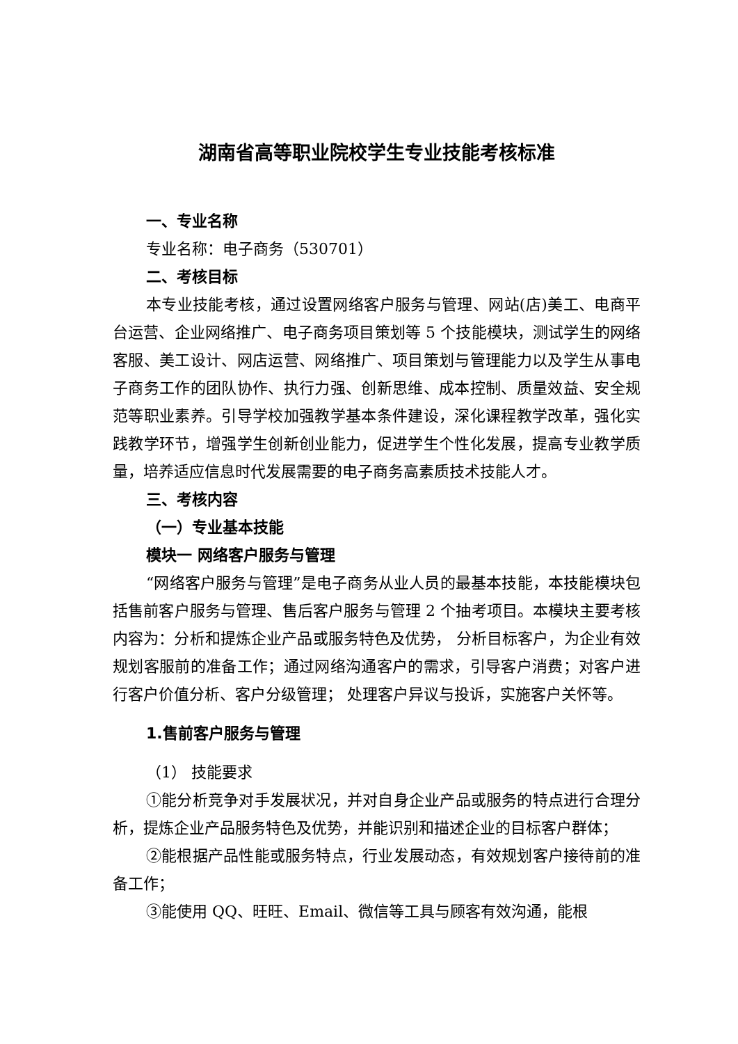湖南省高等职业院校学生专业技能考核标准
一、专业名称
专业名称：电子商务（530701）
二、考核目标
本专业技能考核，通过设置网络客户服务与管理、网站(店)美工、电商平台运营、企业网络推广、电子商务项目策划等 5 个技能模块，测试学生的网络客服、美工设计、网店运营、网络推广、项目策划与管理能力以及学生从事电子商务工作的团队协作、执行力强、创新思维、成本控制、质量效益、安全规范等职业素养。引导学校加强教学基本条件建设，深化课程教学改革，强化实践教学环节，增强学生创新创业能力，促进学生个性化发展，提高专业教学质量，培养适应信息时代发展需要的电子商务高素质技术技能人才。
三、考核内容
（一）专业基本技能
模块一 网络客户服务与管理
“网络客户服务与管理”是电子商务从业人员的最基本技能，本技能模块包括售前客户服务与管理、售后客户服务与管理 2 个抽考项目。本模块主要考核内容为：分析和提炼企业产品或服务特色及优势， 分析目标客户，为企业有效规划客服前的准备工作；通过网络沟通客户的需求，引导客户消费；对客户进行客户价值分析、客户分级管理； 处理客户异议与投诉，实施客户关怀等。
1.售前客户服务与管理
（1） 技能要求
①能分析竞争对手发展状况，并对自身企业产品或服务的特点进行合理分析，提炼企业产品服务特色及优势，并能识别和描述企业的目标客户群体；
②能根据产品性能或服务特点，行业发展动态，有效规划客户接待前的准备工作；
③能使用 QQ、旺旺、Email、微信等工具与顾客有效沟通，能根